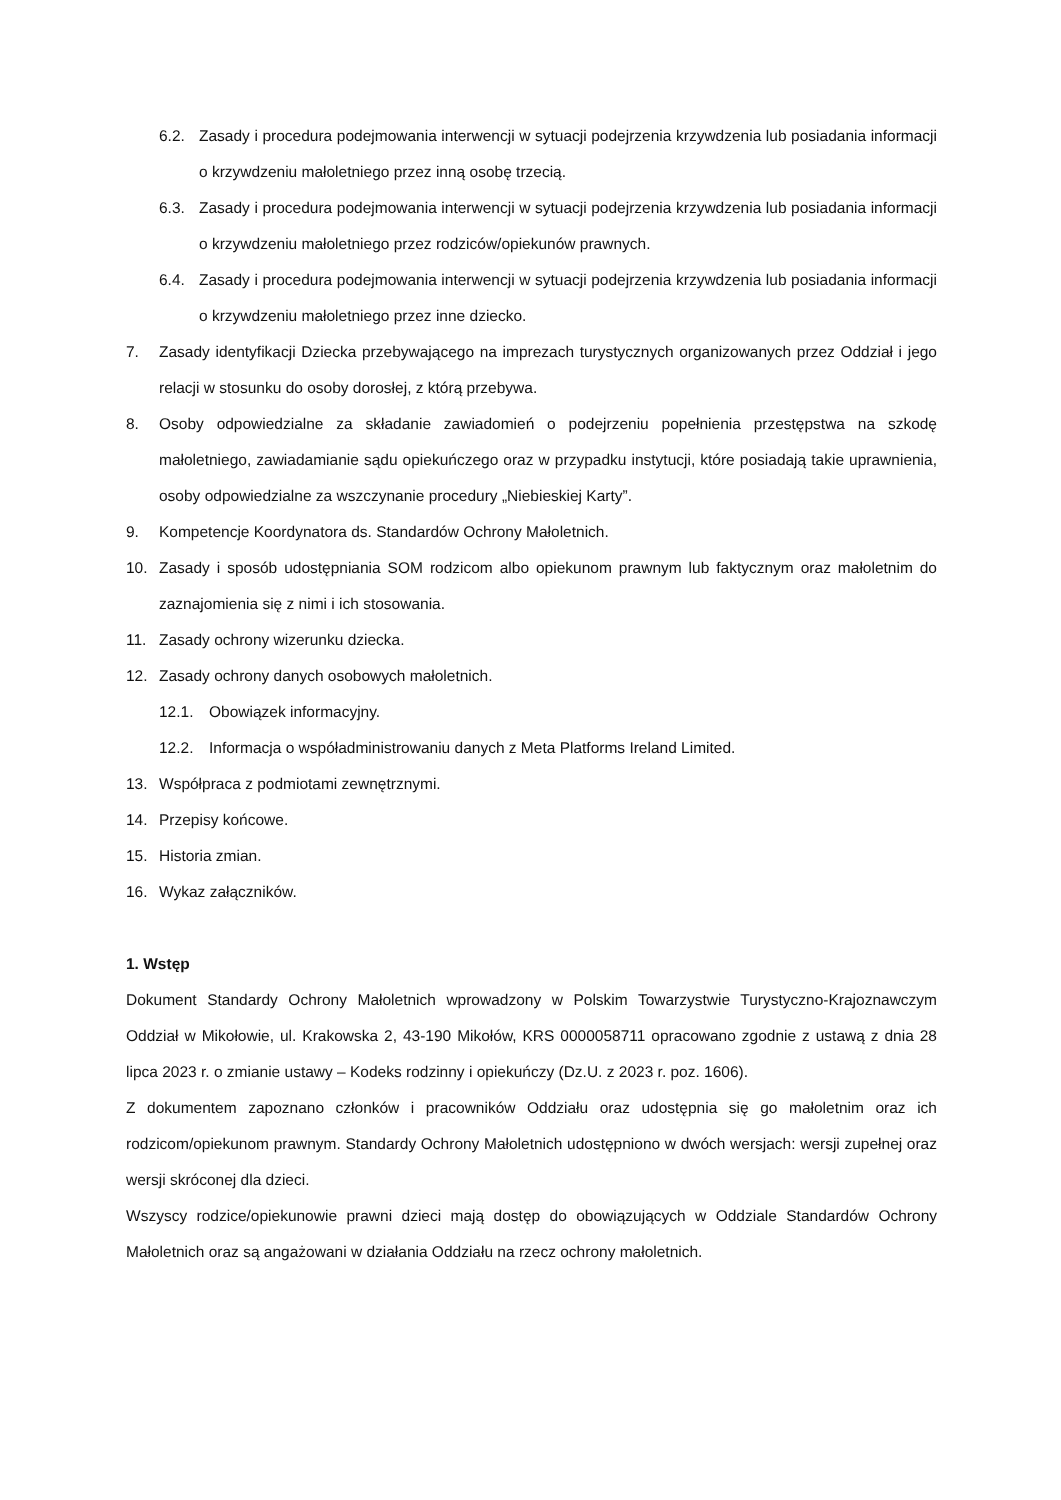6.2. Zasady i procedura podejmowania interwencji w sytuacji podejrzenia krzywdzenia lub posiadania informacji o krzywdzeniu małoletniego przez inną osobę trzecią.
6.3. Zasady i procedura podejmowania interwencji w sytuacji podejrzenia krzywdzenia lub posiadania informacji o krzywdzeniu małoletniego przez rodziców/opiekunów prawnych.
6.4. Zasady i procedura podejmowania interwencji w sytuacji podejrzenia krzywdzenia lub posiadania informacji o krzywdzeniu małoletniego przez inne dziecko.
7. Zasady identyfikacji Dziecka przebywającego na imprezach turystycznych organizowanych przez Oddział i jego relacji w stosunku do osoby dorosłej, z którą przebywa.
8. Osoby odpowiedzialne za składanie zawiadomień o podejrzeniu popełnienia przestępstwa na szkodę małoletniego, zawiadamianie sądu opiekuńczego oraz w przypadku instytucji, które posiadają takie uprawnienia, osoby odpowiedzialne za wszczynanie procedury „Niebieskiej Karty”.
9. Kompetencje Koordynatora ds. Standardów Ochrony Małoletnich.
10. Zasady i sposób udostępniania SOM rodzicom albo opiekunom prawnym lub faktycznym oraz małoletnim do zaznajomienia się z nimi i ich stosowania.
11. Zasady ochrony wizerunku dziecka.
12. Zasady ochrony danych osobowych małoletnich.
12.1. Obowiązek informacyjny.
12.2. Informacja o współadministrowaniu danych z Meta Platforms Ireland Limited.
13. Współpraca z podmiotami zewnętrznymi.
14. Przepisy końcowe.
15. Historia zmian.
16. Wykaz załączników.
1. Wstęp
Dokument Standardy Ochrony Małoletnich wprowadzony w Polskim Towarzystwie Turystyczno-Krajoznawczym Oddział w Mikołowie, ul. Krakowska 2, 43-190 Mikołów, KRS 0000058711 opracowano zgodnie z ustawą z dnia 28 lipca 2023 r. o zmianie ustawy – Kodeks rodzinny i opiekuńczy (Dz.U. z 2023 r. poz. 1606).
Z dokumentem zapoznano członków i pracowników Oddziału oraz udostępnia się go małoletnim oraz ich rodzicom/opiekunom prawnym. Standardy Ochrony Małoletnich udostępniono w dwóch wersjach: wersji zupełnej oraz wersji skróconej dla dzieci.
Wszyscy rodzice/opiekunowie prawni dzieci mają dostęp do obowiązujących w Oddziale Standardów Ochrony Małoletnich oraz są angażowani w działania Oddziału na rzecz ochrony małoletnich.